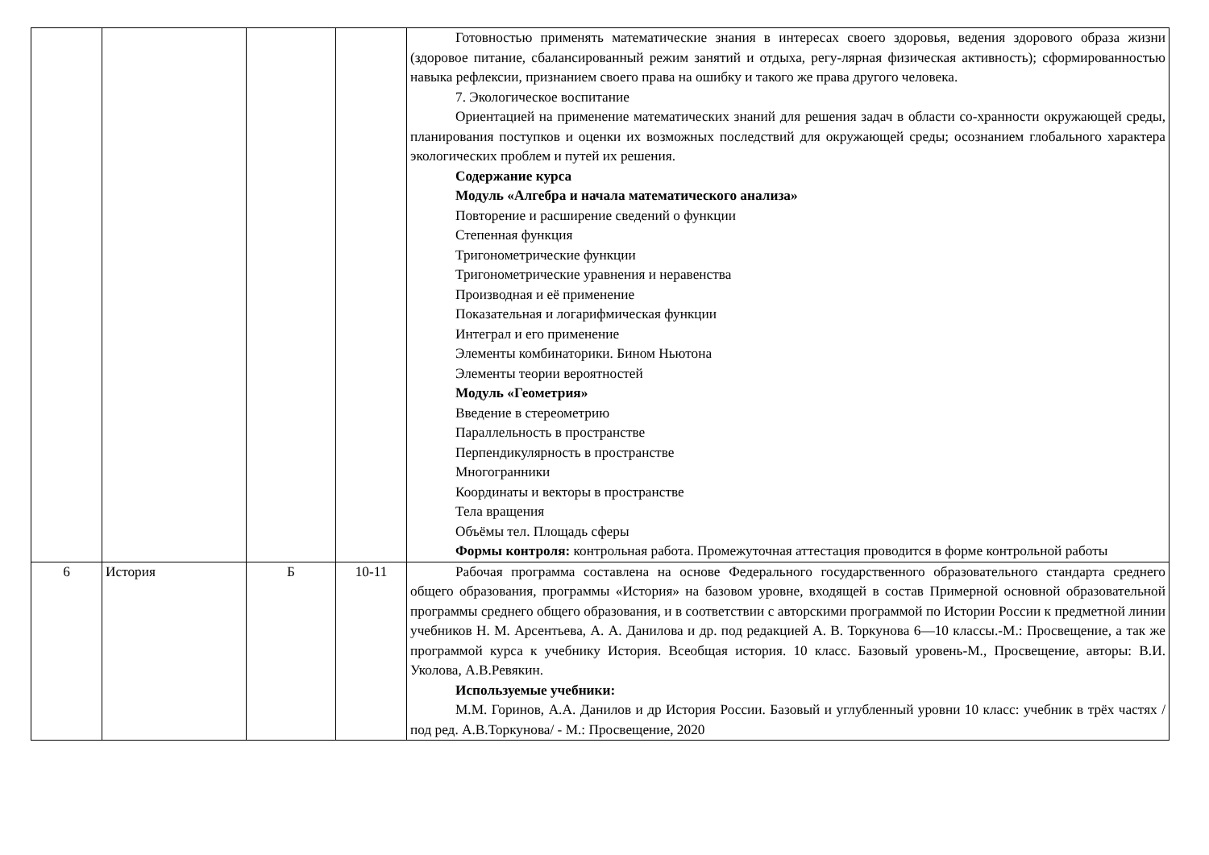| | | | | Готовностью применять математические знания в интересах своего здоровья, ведения здорового образа жизни (здоровое питание, сбалансированный режим занятий и отдыха, регу-лярная физическая активность); сформированностью навыка рефлексии, признанием своего права на ошибку и такого же права другого человека. 7. Экологическое воспитание Ориентацией на применение математических знаний для решения задач в области со-хранности окружающей среды, планирования поступков и оценки их возможных последствий для окружающей среды; осознанием глобального характера экологических проблем и путей их решения. Содержание курса Модуль «Алгебра и начала математического анализа» Повторение и расширение сведений о функции Степенная функция Тригонометрические функции Тригонометрические уравнения и неравенства Производная и её применение Показательная и логарифмическая функции Интеграл и его применение Элементы комбинаторики. Бином Ньютона Элементы теории вероятностей Модуль «Геометрия» Введение в стереометрию Параллельность в пространстве Перпендикулярность в пространстве Многогранники Координаты и векторы в пространстве Тела вращения Объёмы тел. Площадь сферы Формы контроля: контрольная работа. Промежуточная аттестация проводится в форме контрольной работы |
| 6 | История | Б | 10-11 | Рабочая программа составлена на основе Федерального государственного образовательного стандарта среднего общего образования, программы «История» на базовом уровне, входящей в состав Примерной основной образовательной программы среднего общего образования, и в соответствии с авторскими программой по Истории России к предметной линии учебников Н. М. Арсентьева, А. А. Данилова и др. под редакцией А. В. Торкунова 6—10 классы.-М.: Просвещение, а так же программой курса к учебнику История. Всеобщая история. 10 класс. Базовый уровень-М., Просвещение, авторы: В.И. Уколова, А.В.Ревякин. Используемые учебники: М.М. Горинов, А.А. Данилов и др История России. Базовый и углубленный уровни 10 класс: учебник в трёх частях / под ред. А.В.Торкунова/ - М.: Просвещение, 2020 |